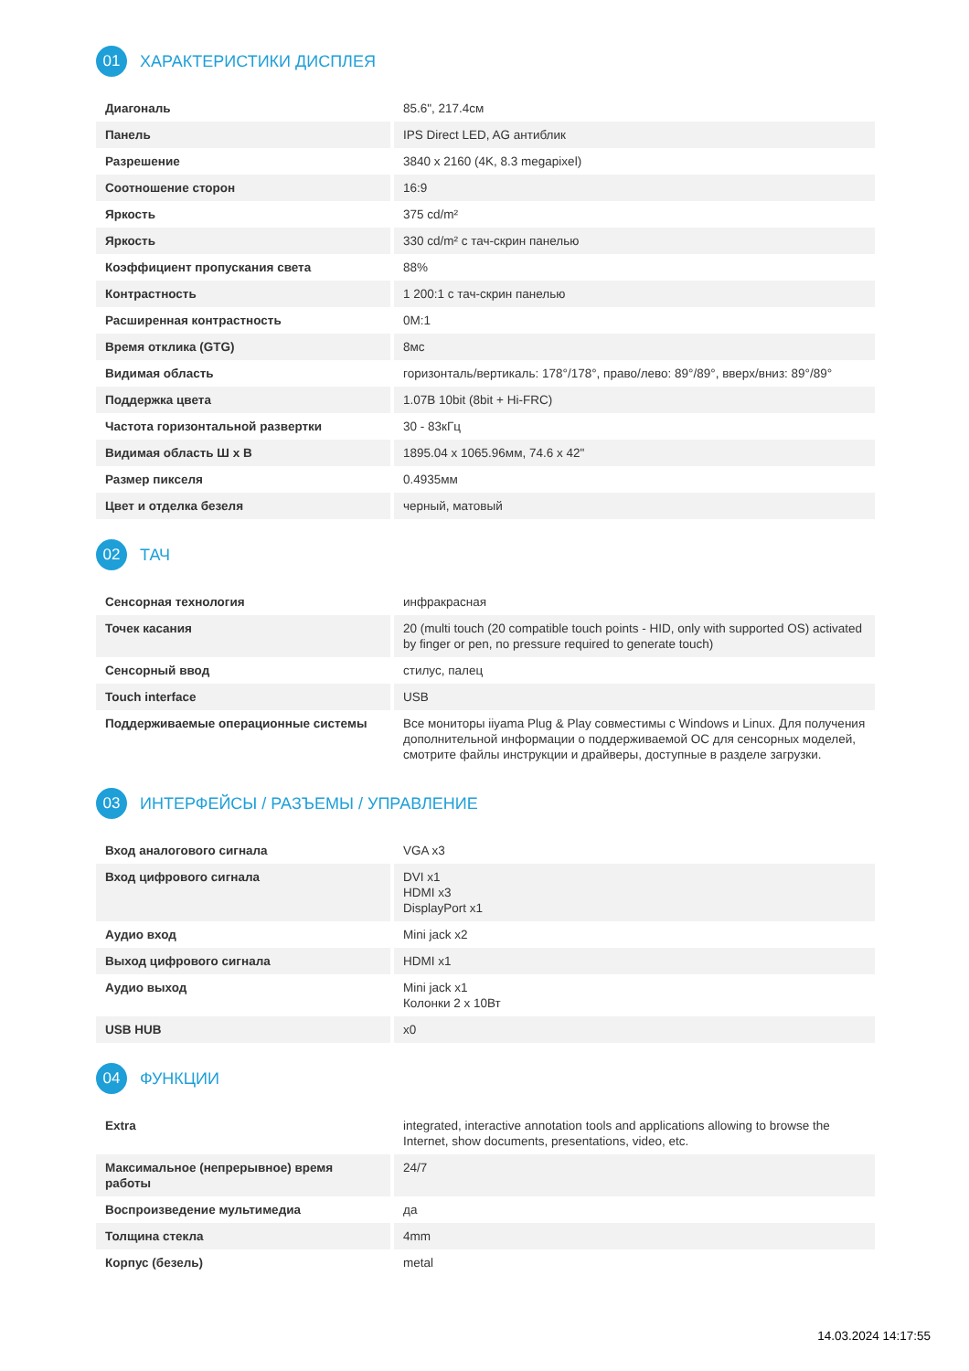01 ХАРАКТЕРИСТИКИ ДИСПЛЕЯ
| Диагональ | 85.6", 217.4см |
| Панель | IPS Direct LED, AG антиблик |
| Разрешение | 3840 x 2160 (4K, 8.3 megapixel) |
| Соотношение сторон | 16:9 |
| Яркость | 375 cd/m² |
| Яркость | 330 cd/m² с тач-скрин панелью |
| Коэффициент пропускания света | 88% |
| Контрастность | 1 200:1 с тач-скрин панелью |
| Расширенная контрастность | 0M:1 |
| Время отклика (GTG) | 8мс |
| Видимая область | горизонталь/вертикаль: 178°/178°, право/лево: 89°/89°, вверх/вниз: 89°/89° |
| Поддержка цвета | 1.07B 10bit (8bit + Hi-FRC) |
| Частота горизонтальной развертки | 30 - 83кГц |
| Видимая область Ш x В | 1895.04 x 1065.96мм, 74.6 x 42" |
| Размер пикселя | 0.4935мм |
| Цвет и отделка безеля | черный, матовый |
02 ТАЧ
| Сенсорная технология | инфракрасная |
| Точек касания | 20 (multi touch (20 compatible touch points - HID, only with supported OS) activated by finger or pen, no pressure required to generate touch) |
| Сенсорный ввод | стилус, палец |
| Touch interface | USB |
| Поддерживаемые операционные системы | Все мониторы iiyama Plug & Play совместимы с Windows и Linux. Для получения дополнительной информации о поддерживаемой ОС для сенсорных моделей, смотрите файлы инструкции и драйверы, доступные в разделе загрузки. |
03 ИНТЕРФЕЙСЫ / РАЗЪЕМЫ / УПРАВЛЕНИЕ
| Вход аналогового сигнала | VGA x3 |
| Вход цифрового сигнала | DVI x1 HDMI x3 DisplayPort x1 |
| Аудио вход | Mini jack x2 |
| Выход цифрового сигнала | HDMI x1 |
| Аудио выход | Mini jack x1 Колонки 2 x 10Вт |
| USB HUB | x0 |
04 ФУНКЦИИ
| Extra | integrated, interactive annotation tools and applications allowing to browse the Internet, show documents, presentations, video, etc. |
| Максимальное (непрерывное) время работы | 24/7 |
| Воспроизведение мультимедиа | да |
| Толщина стекла | 4mm |
| Корпус (безель) | metal |
14.03.2024 14:17:55